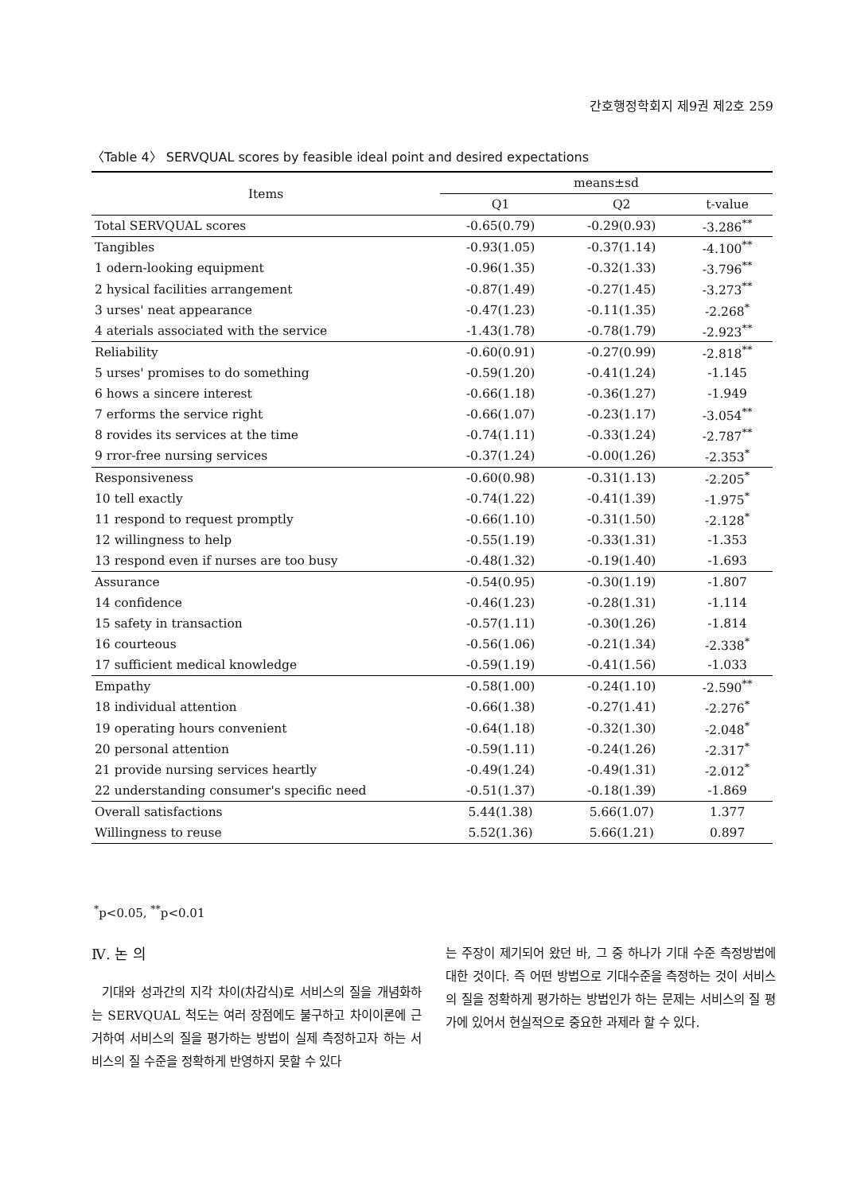간호행정학회지 제9권 제2호 259
〈Table 4〉 SERVQUAL scores by feasible ideal point and desired expectations
| Items | means±sd | | |
| --- | --- | --- | --- |
| | Q1 | Q2 | t-value |
| Total SERVQUAL scores | -0.65(0.79) | -0.29(0.93) | -3.286<sup>**</sup> |
| Tangibles | -0.93(1.05) | -0.37(1.14) | -4.100<sup>**</sup> |
| 1 odern-looking equipment | -0.96(1.35) | -0.32(1.33) | -3.796<sup>**</sup> |
| 2 hysical facilities arrangement | -0.87(1.49) | -0.27(1.45) | -3.273<sup>**</sup> |
| 3 urses' neat appearance | -0.47(1.23) | -0.11(1.35) | -2.268<sup>*</sup> |
| 4 aterials associated with the service | -1.43(1.78) | -0.78(1.79) | -2.923<sup>**</sup> |
| Reliability | -0.60(0.91) | -0.27(0.99) | -2.818<sup>**</sup> |
| 5 urses' promises to do something | -0.59(1.20) | -0.41(1.24) | -1.145 |
| 6 hows a sincere interest | -0.66(1.18) | -0.36(1.27) | -1.949 |
| 7 erforms the service right | -0.66(1.07) | -0.23(1.17) | -3.054<sup>**</sup> |
| 8 rovides its services at the time | -0.74(1.11) | -0.33(1.24) | -2.787<sup>**</sup> |
| 9 rror-free nursing services | -0.37(1.24) | -0.00(1.26) | -2.353<sup>*</sup> |
| Responsiveness | -0.60(0.98) | -0.31(1.13) | -2.205<sup>*</sup> |
| 10 tell exactly | -0.74(1.22) | -0.41(1.39) | -1.975<sup>*</sup> |
| 11 respond to request promptly | -0.66(1.10) | -0.31(1.50) | -2.128<sup>*</sup> |
| 12 willingness to help | -0.55(1.19) | -0.33(1.31) | -1.353 |
| 13 respond even if nurses are too busy | -0.48(1.32) | -0.19(1.40) | -1.693 |
| Assurance | -0.54(0.95) | -0.30(1.19) | -1.807 |
| 14 confidence | -0.46(1.23) | -0.28(1.31) | -1.114 |
| 15 safety in transaction | -0.57(1.11) | -0.30(1.26) | -1.814 |
| 16 courteous | -0.56(1.06) | -0.21(1.34) | -2.338<sup>*</sup> |
| 17 sufficient medical knowledge | -0.59(1.19) | -0.41(1.56) | -1.033 |
| Empathy | -0.58(1.00) | -0.24(1.10) | -2.590<sup>**</sup> |
| 18 individual attention | -0.66(1.38) | -0.27(1.41) | -2.276<sup>*</sup> |
| 19 operating hours convenient | -0.64(1.18) | -0.32(1.30) | -2.048<sup>*</sup> |
| 20 personal attention | -0.59(1.11) | -0.24(1.26) | -2.317<sup>*</sup> |
| 21 provide nursing services heartly | -0.49(1.24) | -0.49(1.31) | -2.012<sup>*</sup> |
| 22 understanding consumer's specific need | -0.51(1.37) | -0.18(1.39) | -1.869 |
| Overall satisfactions | 5.44(1.38) | 5.66(1.07) | 1.377 |
| Willingness to reuse | 5.52(1.36) | 5.66(1.21) | 0.897 |
<sup>*</sup> p<0.05, <sup>**</sup>p<0.01
Ⅳ. 논 의
기대와 성과간의 지각 차이(차감식)로 서비스의 질을 개념화하는 SERVQUAL 척도는 여러 장점에도 불구하고 차이이론에 근거하여 서비스의 질을 평가하는 방법이 실제 측정하고자 하는 서비스의 질 수준을 정확하게 반영하지 못할 수 있다
는 주장이 제기되어 왔던 바, 그 중 하나가 기대 수준 측정방법에 대한 것이다. 즉 어떤 방법으로 기대수준을 측정하는 것이 서비스의 질을 정확하게 평가하는 방법인가 하는 문제는 서비스의 질 평가에 있어서 현실적으로 중요한 과제라 할 수 있다.